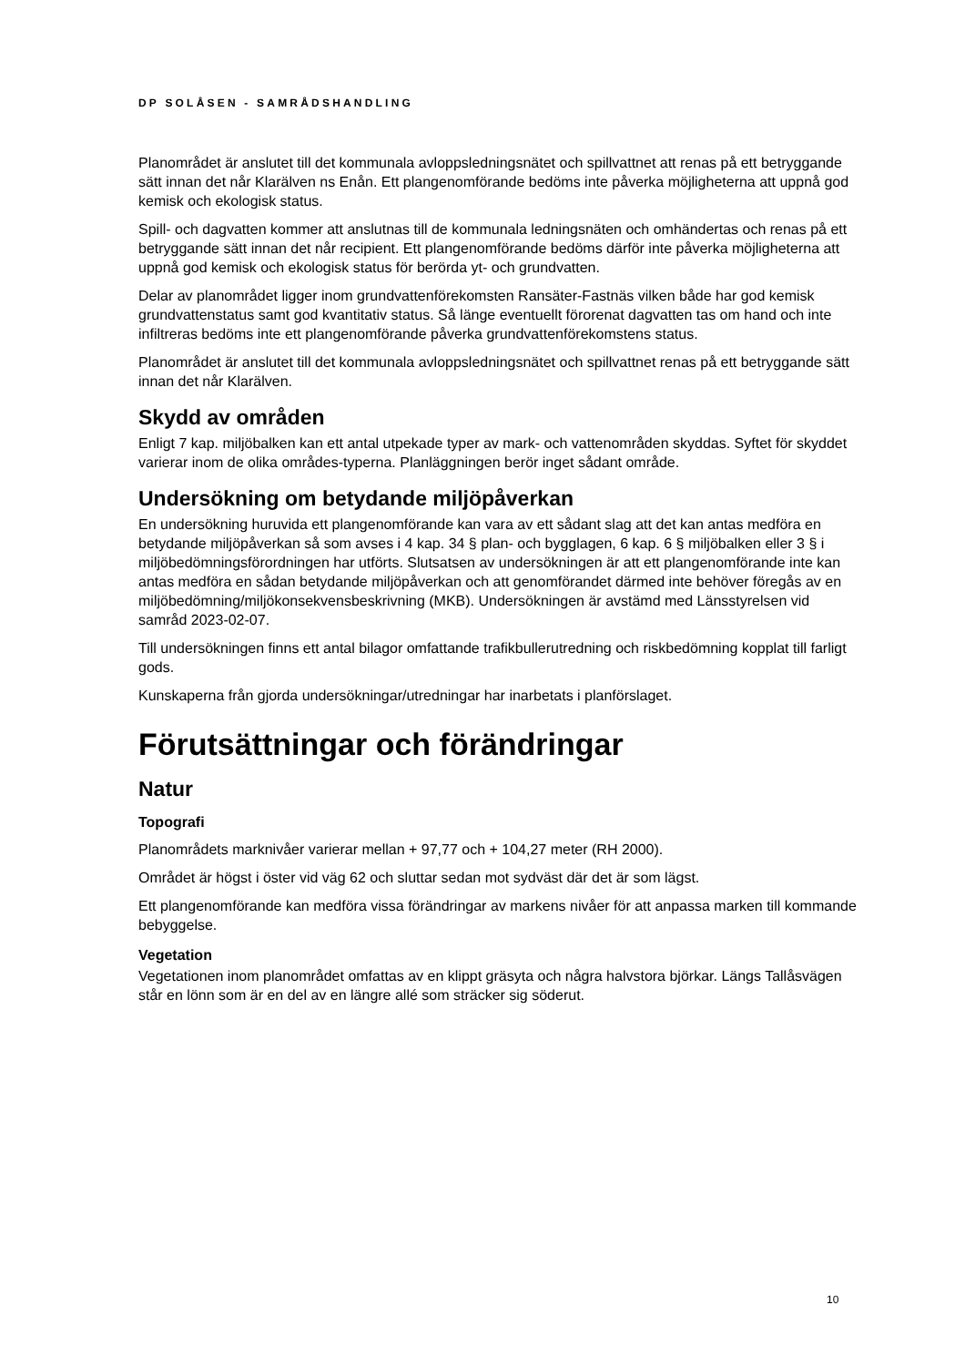DP SOLÅSEN - SAMRÅDSHANDLING
Planområdet är anslutet till det kommunala avloppsledningsnätet och spillvattnet att renas på ett betryggande sätt innan det når Klarälven ns Enån. Ett plangenomförande bedöms inte påverka möjligheterna att uppnå god kemisk och ekologisk status.
Spill- och dagvatten kommer att anslutnas till de kommunala ledningsnäten och omhändertas och renas på ett betryggande sätt innan det når recipient. Ett plangenomförande bedöms därför inte påverka möjligheterna att uppnå god kemisk och ekologisk status för berörda yt- och grundvatten.
Delar av planområdet ligger inom grundvattenförekomsten Ransäter-Fastnäs vilken både har god kemisk grundvattenstatus samt god kvantitativ status. Så länge eventuellt förorenat dagvatten tas om hand och inte infiltreras bedöms inte ett plangenomförande påverka grundvattenförekomstens status.
Planområdet är anslutet till det kommunala avloppsledningsnätet och spillvattnet renas på ett betryggande sätt innan det når Klarälven.
Skydd av områden
Enligt 7 kap. miljöbalken kan ett antal utpekade typer av mark- och vattenområden skyddas. Syftet för skyddet varierar inom de olika områdes-typerna. Planläggningen berör inget sådant område.
Undersökning om betydande miljöpåverkan
En undersökning huruvida ett plangenomförande kan vara av ett sådant slag att det kan antas medföra en betydande miljöpåverkan så som avses i 4 kap. 34 § plan- och bygglagen, 6 kap. 6 § miljöbalken eller 3 § i miljöbedömningsförordningen har utförts. Slutsatsen av undersökningen är att ett plangenomförande inte kan antas medföra en sådan betydande miljöpåverkan och att genomförandet därmed inte behöver föregås av en miljöbedömning/miljökonsekvensbeskrivning (MKB). Undersökningen är avstämd med Länsstyrelsen vid samråd 2023-02-07.
Till undersökningen finns ett antal bilagor omfattande trafikbullerutredning och riskbedömning kopplat till farligt gods.
Kunskaperna från gjorda undersökningar/utredningar har inarbetats i planförslaget.
Förutsättningar och förändringar
Natur
Topografi
Planområdets marknivåer varierar mellan + 97,77 och + 104,27 meter (RH 2000).
Området är högst i öster vid väg 62 och sluttar sedan mot sydväst där det är som lägst.
Ett plangenomförande kan medföra vissa förändringar av markens nivåer för att anpassa marken till kommande bebyggelse.
Vegetation
Vegetationen inom planområdet omfattas av en klippt gräsyta och några halvstora björkar. Längs Tallåsvägen står en lönn som är en del av en längre allé som sträcker sig söderut.
10